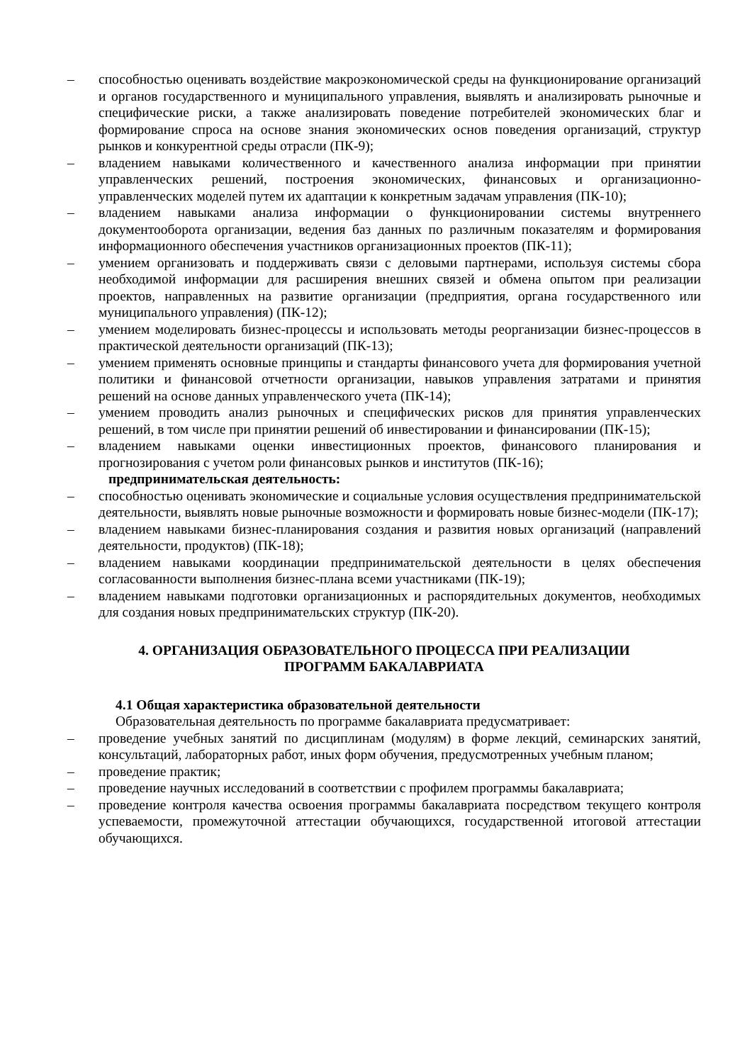– способностью оценивать воздействие макроэкономической среды на функционирование организаций и органов государственного и муниципального управления, выявлять и анализировать рыночные и специфические риски, а также анализировать поведение потребителей экономических благ и формирование спроса на основе знания экономических основ поведения организаций, структур рынков и конкурентной среды отрасли (ПК-9);
– владением навыками количественного и качественного анализа информации при принятии управленческих решений, построения экономических, финансовых и организационно-управленческих моделей путем их адаптации к конкретным задачам управления (ПК-10);
– владением навыками анализа информации о функционировании системы внутреннего документооборота организации, ведения баз данных по различным показателям и формирования информационного обеспечения участников организационных проектов (ПК-11);
– умением организовать и поддерживать связи с деловыми партнерами, используя системы сбора необходимой информации для расширения внешних связей и обмена опытом при реализации проектов, направленных на развитие организации (предприятия, органа государственного или муниципального управления) (ПК-12);
– умением моделировать бизнес-процессы и использовать методы реорганизации бизнес-процессов в практической деятельности организаций (ПК-13);
– умением применять основные принципы и стандарты финансового учета для формирования учетной политики и финансовой отчетности организации, навыков управления затратами и принятия решений на основе данных управленческого учета (ПК-14);
– умением проводить анализ рыночных и специфических рисков для принятия управленческих решений, в том числе при принятии решений об инвестировании и финансировании (ПК-15);
– владением навыками оценки инвестиционных проектов, финансового планирования и прогнозирования с учетом роли финансовых рынков и институтов (ПК-16);
предпринимательская деятельность:
– способностью оценивать экономические и социальные условия осуществления предпринимательской деятельности, выявлять новые рыночные возможности и формировать новые бизнес-модели (ПК-17);
– владением навыками бизнес-планирования создания и развития новых организаций (направлений деятельности, продуктов) (ПК-18);
– владением навыками координации предпринимательской деятельности в целях обеспечения согласованности выполнения бизнес-плана всеми участниками (ПК-19);
– владением навыками подготовки организационных и распорядительных документов, необходимых для создания новых предпринимательских структур (ПК-20).
4. ОРГАНИЗАЦИЯ ОБРАЗОВАТЕЛЬНОГО ПРОЦЕССА ПРИ РЕАЛИЗАЦИИ
ПРОГРАММ БАКАЛАВРИАТА
4.1 Общая характеристика образовательной деятельности
Образовательная деятельность по программе бакалавриата предусматривает:
– проведение учебных занятий по дисциплинам (модулям) в форме лекций, семинарских занятий, консультаций, лабораторных работ, иных форм обучения, предусмотренных учебным планом;
– проведение практик;
– проведение научных исследований в соответствии с профилем программы бакалавриата;
– проведение контроля качества освоения программы бакалавриата посредством текущего контроля успеваемости, промежуточной аттестации обучающихся, государственной итоговой аттестации обучающихся.